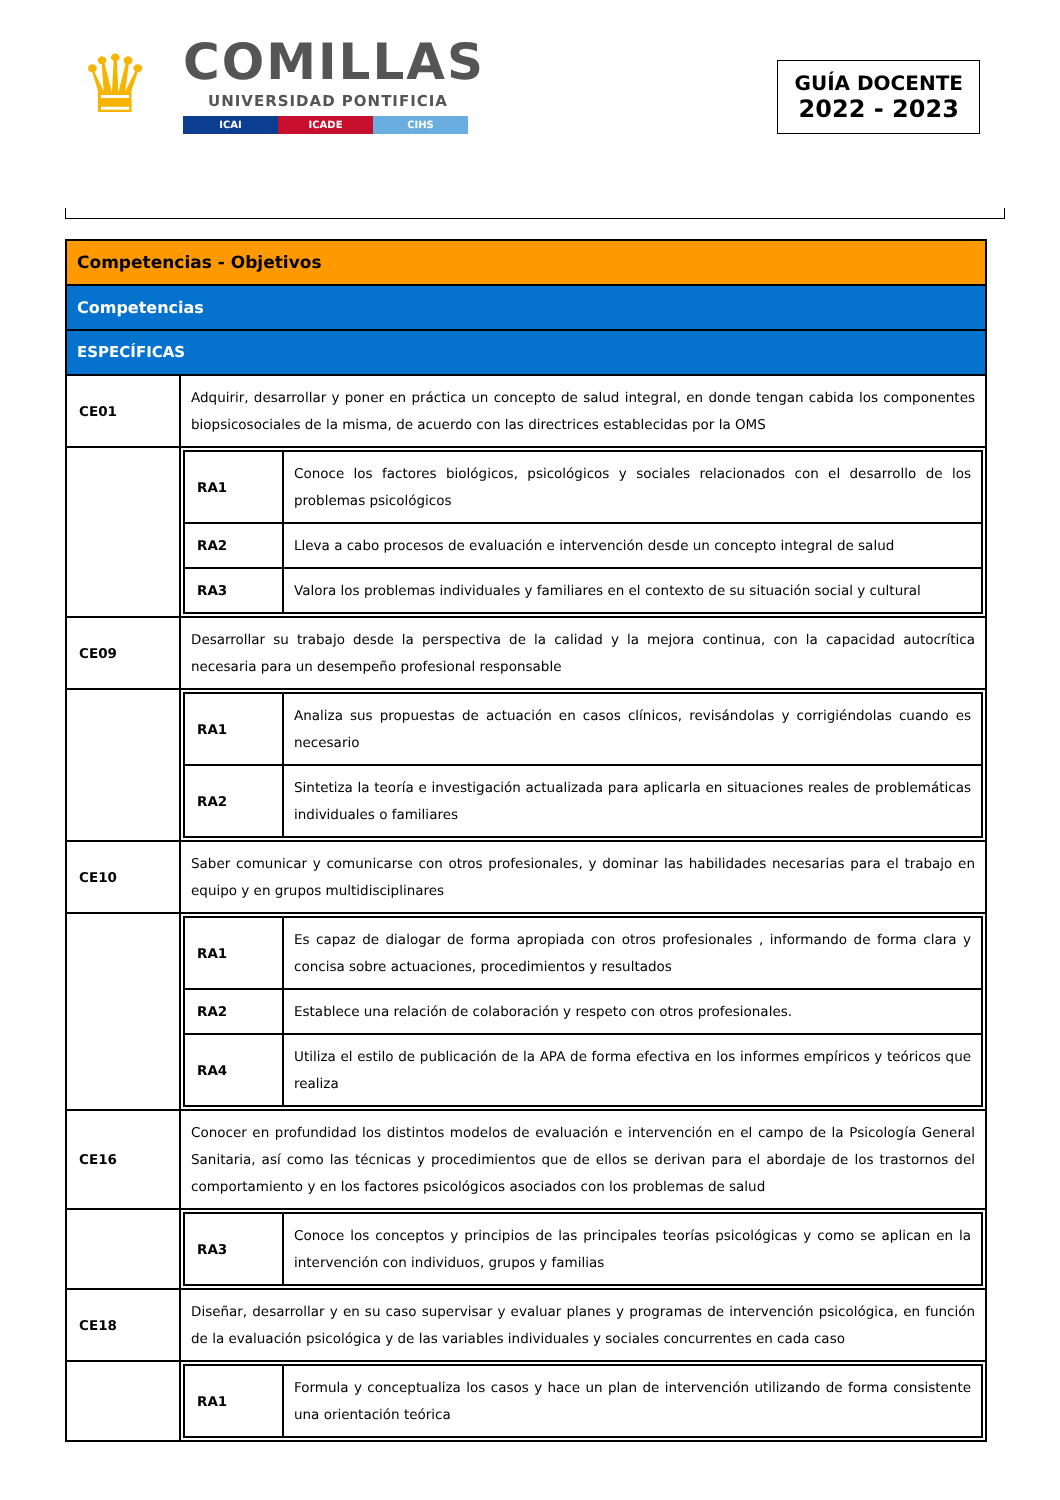♛
COMILLAS
UNIVERSIDAD PONTIFICIA
ICAI ICADE CIHS
GUÍA DOCENTE
2022 - 2023
| Competencias - Objetivos | |
| Competencias | |
| ESPECÍFICAS | |
| CE01 | Adquirir, desarrollar y poner en práctica un concepto de salud integral, en donde tengan cabida los componentes biopsicosociales de la misma, de acuerdo con las directrices establecidas por la OMS |
| | / RA1 / Conoce los factores biológicos, psicológicos y sociales relacionados con el desarrollo de los problemas psicológicos / / RA2 / Lleva a cabo procesos de evaluación e intervención desde un concepto integral de salud / / RA3 / Valora los problemas individuales y familiares en el contexto de su situación social y cultural / |
| CE09 | Desarrollar su trabajo desde la perspectiva de la calidad y la mejora continua, con la capacidad autocrítica necesaria para un desempeño profesional responsable |
| | / RA1 / Analiza sus propuestas de actuación en casos clínicos, revisándolas y corrigiéndolas cuando es necesario / / RA2 / Sintetiza la teoría e investigación actualizada para aplicarla en situaciones reales de problemáticas individuales o familiares / |
| CE10 | Saber comunicar y comunicarse con otros profesionales, y dominar las habilidades necesarias para el trabajo en equipo y en grupos multidisciplinares |
| | / RA1 / Es capaz de dialogar de forma apropiada con otros profesionales , informando de forma clara y concisa sobre actuaciones, procedimientos y resultados / / RA2 / Establece una relación de colaboración y respeto con otros profesionales. / / RA4 / Utiliza el estilo de publicación de la APA de forma efectiva en los informes empíricos y teóricos que realiza / |
| CE16 | Conocer en profundidad los distintos modelos de evaluación e intervención en el campo de la Psicología General Sanitaria, así como las técnicas y procedimientos que de ellos se derivan para el abordaje de los trastornos del comportamiento y en los factores psicológicos asociados con los problemas de salud |
| | / RA3 / Conoce los conceptos y principios de las principales teorías psicológicas y como se aplican en la intervención con individuos, grupos y familias / |
| CE18 | Diseñar, desarrollar y en su caso supervisar y evaluar planes y programas de intervención psicológica, en función de la evaluación psicológica y de las variables individuales y sociales concurrentes en cada caso |
| | / RA1 / Formula y conceptualiza los casos y hace un plan de intervención utilizando de forma consistente una orientación teórica / |